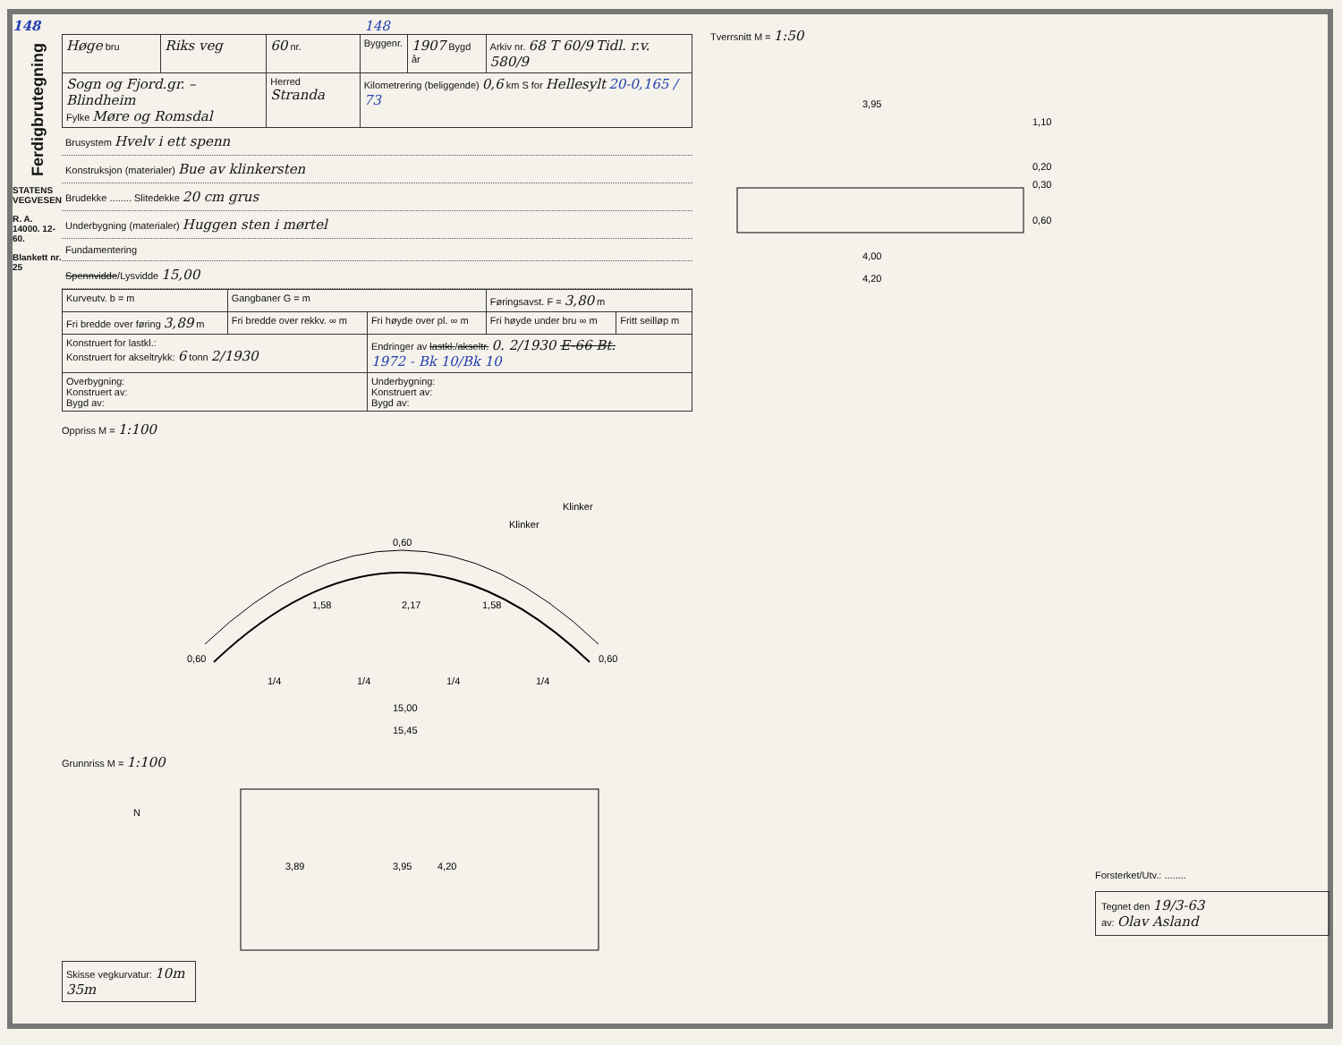148
Ferdigbrutegning
STATENS VEGVESEN
R. A. 14000. 12-60.
Blankett nr. 25
148
| Høge bru | Riks veg | 60 nr. | Byggenr. | 1907 Bygd år | Arkiv nr. 68 T 60/9 Tidl. r.v. 580/9 |
| Sogn og Fjord.gr. – Blindheim Fylke Møre og Romsdal | | Herred Stranda | Kilometrering (beliggende) 0,6 km S for Hellesylt 20-0,165 / 73 | | |
Brusystem Hvelv i ett spenn
Konstruksjon (materialer) Bue av klinkersten
Brudekke ........ Slitedekke 20 cm grus
Underbygning (materialer) Huggen sten i mørtel
Fundamentering
Spennvidde/Lysvidde 15,00
| Kurveutv. b = m | Gangbaner G = m | | Føringsavst. F = 3,80 m | |
| Fri bredde over føring 3,89 m | Fri bredde over rekkv. ∞ m | Fri høyde over pl. ∞ m | Fri høyde under bru ∞ m | Fritt seilløp m |
| Konstruert for lastkl.: Konstruert for akseltrykk: 6 tonn 2/1930 | | Endringer av lastkl. / akseltr. 0. 2/1930 E-66 Bt. 1972 - Bk 10/Bk 10 | | |
| Overbygning: Konstruert av: Bygd av: | | Underbygning: Konstruert av: Bygd av: | | |
Oppriss M = 1:100
0,60
Klinker
Klinker
1,58
2,17
1,58
1/4
1/4
1/4
1/4
0,60
0,60
15,00
15,45
Grunnriss M = 1:100
N
3,89
3,95
4,20
Skisse vegkurvatur: 10m 35m
Tverrsnitt M = 1:50
3,95
1,10
0,20
0,30
0,60
4,00
4,20
Forsterket/Utv.: ........
Tegnet den 19/3-63
av: Olav Asland